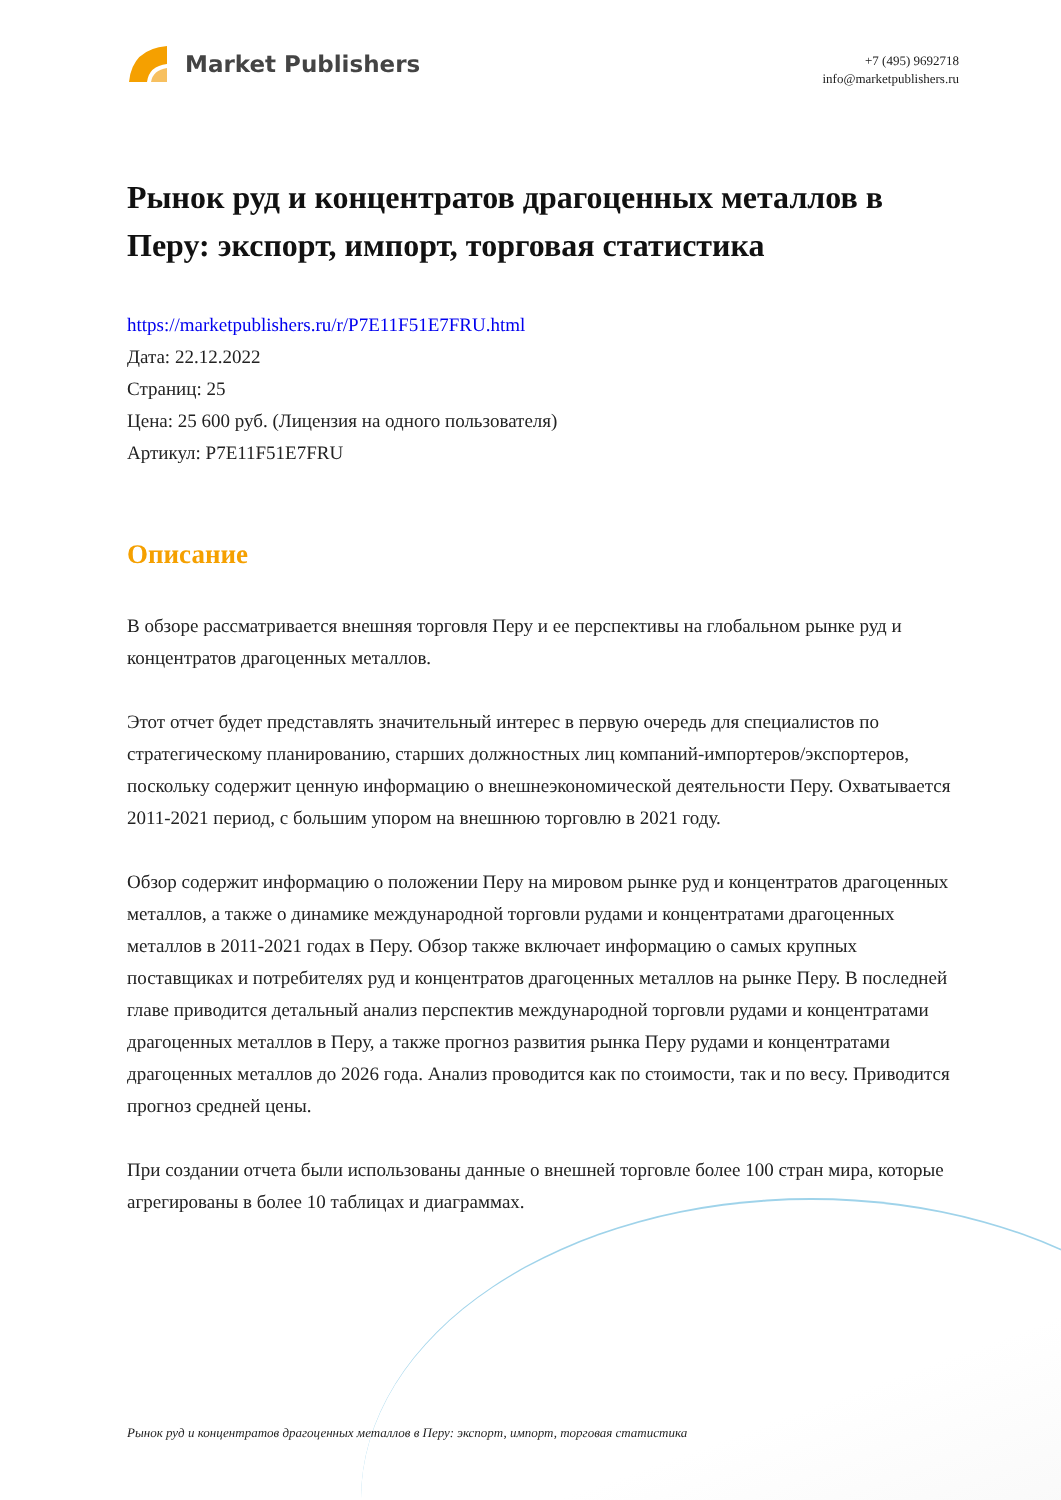Market Publishers
+7 (495) 9692718
info@marketpublishers.ru
Рынок руд и концентратов драгоценных металлов в Перу: экспорт, импорт, торговая статистика
https://marketpublishers.ru/r/P7E11F51E7FRU.html
Дата: 22.12.2022
Страниц: 25
Цена: 25 600 руб. (Лицензия на одного пользователя)
Артикул: P7E11F51E7FRU
Описание
В обзоре рассматривается внешняя торговля Перу и ее перспективы на глобальном рынке руд и концентратов драгоценных металлов.
Этот отчет будет представлять значительный интерес в первую очередь для специалистов по стратегическому планированию, старших должностных лиц компаний-импортеров/экспортеров, поскольку содержит ценную информацию о внешнеэкономической деятельности Перу. Охватывается 2011-2021 период, с большим упором на внешнюю торговлю в 2021 году.
Обзор содержит информацию о положении Перу на мировом рынке руд и концентратов драгоценных металлов, а также о динамике международной торговли рудами и концентратами драгоценных металлов в 2011-2021 годах в Перу. Обзор также включает информацию о самых крупных поставщиках и потребителях руд и концентратов драгоценных металлов на рынке Перу. В последней главе приводится детальный анализ перспектив международной торговли рудами и концентратами драгоценных металлов в Перу, а также прогноз развития рынка Перу рудами и концентратами драгоценных металлов до 2026 года. Анализ проводится как по стоимости, так и по весу. Приводится прогноз средней цены.
При создании отчета были использованы данные о внешней торговле более 100 стран мира, которые агрегированы в более 10 таблицах и диаграммах.
Рынок руд и концентратов драгоценных металлов в Перу: экспорт, импорт, торговая статистика